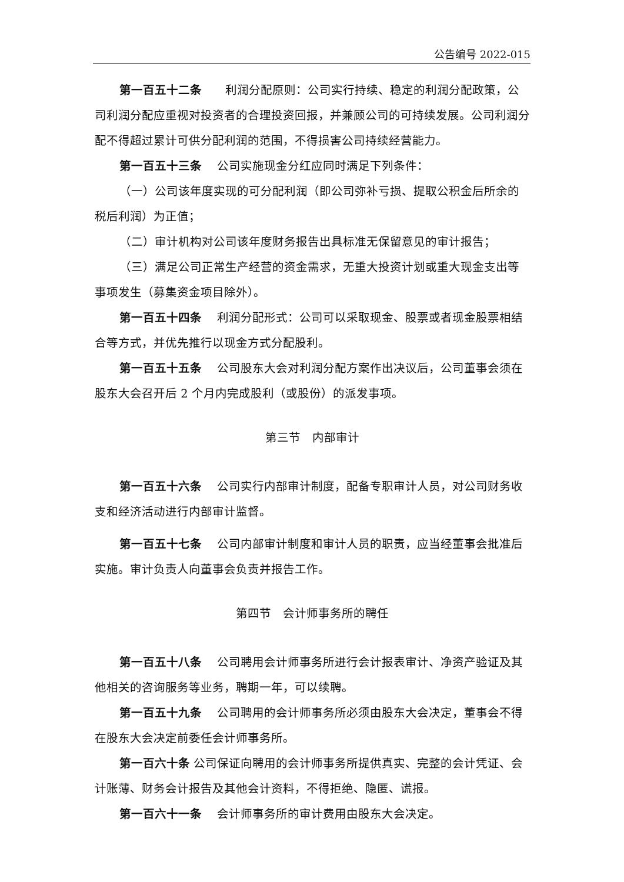公告编号 2022-015
第一百五十二条　　利润分配原则：公司实行持续、稳定的利润分配政策，公司利润分配应重视对投资者的合理投资回报，并兼顾公司的可持续发展。公司利润分配不得超过累计可供分配利润的范围，不得损害公司持续经营能力。
第一百五十三条　 公司实施现金分红应同时满足下列条件：
（一）公司该年度实现的可分配利润（即公司弥补亏损、提取公积金后所余的税后利润）为正值；
（二）审计机构对公司该年度财务报告出具标准无保留意见的审计报告；
（三）满足公司正常生产经营的资金需求，无重大投资计划或重大现金支出等事项发生（募集资金项目除外）。
第一百五十四条　 利润分配形式：公司可以采取现金、股票或者现金股票相结合等方式，并优先推行以现金方式分配股利。
第一百五十五条　 公司股东大会对利润分配方案作出决议后，公司董事会须在股东大会召开后 2 个月内完成股利（或股份）的派发事项。
第三节　内部审计
第一百五十六条　 公司实行内部审计制度，配备专职审计人员，对公司财务收支和经济活动进行内部审计监督。
第一百五十七条　 公司内部审计制度和审计人员的职责，应当经董事会批准后实施。审计负责人向董事会负责并报告工作。
第四节　会计师事务所的聘任
第一百五十八条　 公司聘用会计师事务所进行会计报表审计、净资产验证及其他相关的咨询服务等业务，聘期一年，可以续聘。
第一百五十九条　 公司聘用的会计师事务所必须由股东大会决定，董事会不得在股东大会决定前委任会计师事务所。
第一百六十条 公司保证向聘用的会计师事务所提供真实、完整的会计凭证、会计账薄、财务会计报告及其他会计资料，不得拒绝、隐匿、谎报。
第一百六十一条　 会计师事务所的审计费用由股东大会决定。